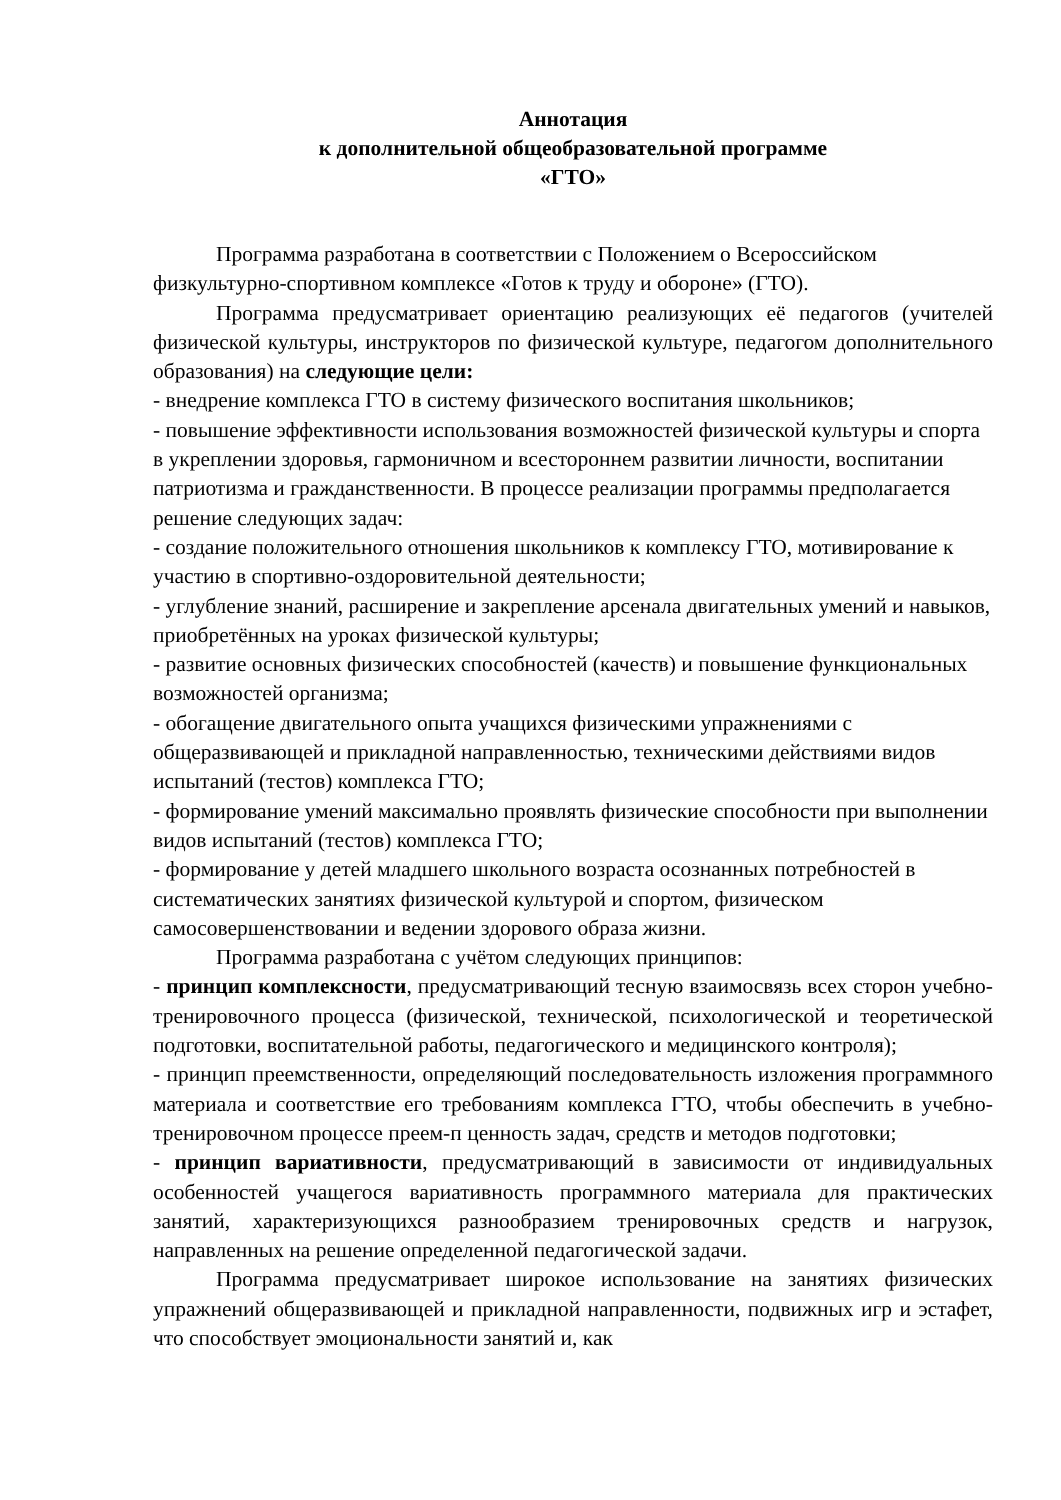Аннотация
к дополнительной общеобразовательной программе
«ГТО»
Программа разработана в соответствии с Положением о Всероссийском физкультурно-спортивном комплексе «Готов к труду и обороне» (ГТО).
Программа предусматривает ориентацию реализующих её педагогов (учителей физической культуры, инструкторов по физической культуре, педагогом дополнительного образования) на следующие цели:
- внедрение комплекса ГТО в систему физического воспитания школьников;
- повышение эффективности использования возможностей физической культуры и спорта в укреплении здоровья, гармоничном и всестороннем развитии личности, воспитании патриотизма и гражданственности. В процессе реализации программы предполагается решение следующих задач:
- создание положительного отношения школьников к комплексу ГТО, мотивирование к участию в спортивно-оздоровительной деятельности;
- углубление знаний, расширение и закрепление арсенала двигательных умений и навыков, приобретённых на уроках физической культуры;
- развитие основных физических способностей (качеств) и повышение функциональных возможностей организма;
- обогащение двигательного опыта учащихся физическими упражнениями с общеразвивающей и прикладной направленностью, техническими действиями видов испытаний (тестов) комплекса ГТО;
- формирование умений максимально проявлять физические способности при выполнении видов испытаний (тестов) комплекса ГТО;
- формирование у детей младшего школьного возраста осознанных потребностей в систематических занятиях физической культурой и спортом, физическом самосовершенствовании и ведении здорового образа жизни.
Программа разработана с учётом следующих принципов:
- принцип комплексности, предусматривающий тесную взаимосвязь всех сторон учебно-тренировочного процесса (физической, технической, психологической и теоретической подготовки, воспитательной работы, педагогического и медицинского контроля);
- принцип преемственности, определяющий последовательность изложения программного материала и соответствие его требованиям комплекса ГТО, чтобы обеспечить в учебно-тренировочном процессе преем-п ценность задач, средств и методов подготовки;
- принцип вариативности, предусматривающий в зависимости от индивидуальных особенностей учащегося вариативность программного материала для практических занятий, характеризующихся разнообразием тренировочных средств и нагрузок, направленных на решение определенной педагогической задачи.
Программа предусматривает широкое использование на занятиях физических упражнений общеразвивающей и прикладной направленности, подвижных игр и эстафет, что способствует эмоциональности занятий и, как